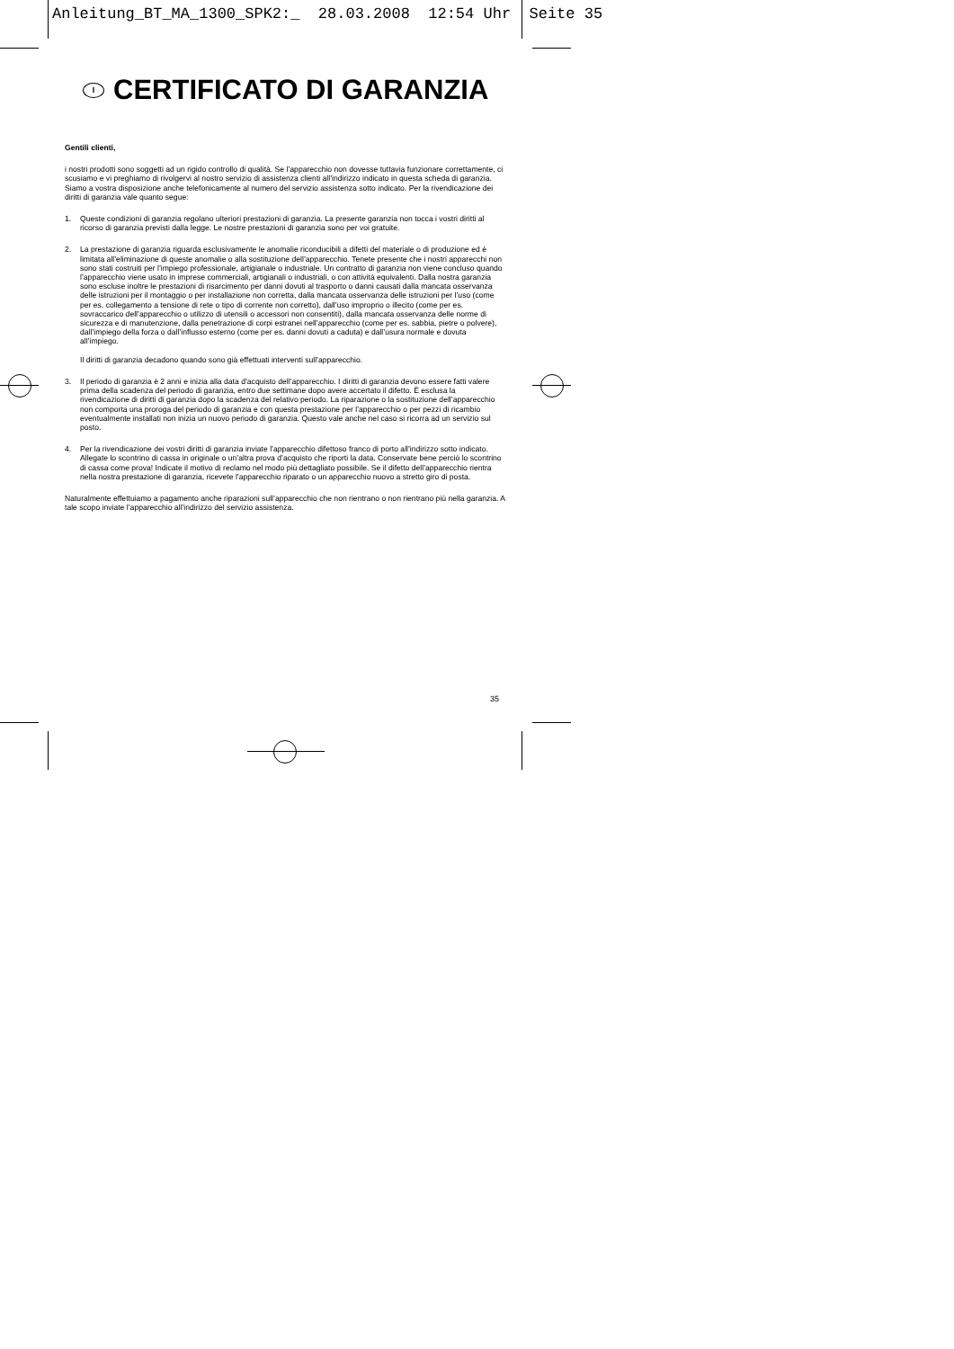Anleitung_BT_MA_1300_SPK2:_ 28.03.2008 12:54 Uhr Seite 35
I CERTIFICATO DI GARANZIA
Gentili clienti,
i nostri prodotti sono soggetti ad un rigido controllo di qualità. Se l’apparecchio non dovesse tuttavia funzionare correttamente, ci scusiamo e vi preghiamo di rivolgervi al nostro servizio di assistenza clienti all’indirizzo indicato in questa scheda di garanzia. Siamo a vostra disposizione anche telefonicamente al numero del servizio assistenza sotto indicato. Per la rivendicazione dei diritti di garanzia vale quanto segue:
1. Queste condizioni di garanzia regolano ulteriori prestazioni di garanzia. La presente garanzia non tocca i vostri diritti al ricorso di garanzia previsti dalla legge. Le nostre prestazioni di garanzia sono per voi gratuite.
2. La prestazione di garanzia riguarda esclusivamente le anomalie riconducibili a difetti del materiale o di produzione ed è limitata all’eliminazione di queste anomalie o alla sostituzione dell’apparecchio. Tenete presente che i nostri apparecchi non sono stati costruiti per l’impiego professionale, artigianale o industriale. Un contratto di garanzia non viene concluso quando l’apparecchio viene usato in imprese commerciali, artigianali o industriali, o con attività equivalenti. Dalla nostra garanzia sono escluse inoltre le prestazioni di risarcimento per danni dovuti al trasporto o danni causati dalla mancata osservanza delle istruzioni per il montaggio o per installazione non corretta, dalla mancata osservanza delle istruzioni per l’uso (come per es. collegamento a tensione di rete o tipo di corrente non corretto), dall’uso improprio o illecito (come per es. sovraccarico dell’apparecchio o utilizzo di utensili o accessori non consentiti), dalla mancata osservanza delle norme di sicurezza e di manutenzione, dalla penetrazione di corpi estranei nell’apparecchio (come per es. sabbia, pietre o polvere), dall’impiego della forza o dall’influsso esterno (come per es. danni dovuti a caduta) e dall’usura normale e dovuta all’impiego.
Il diritti di garanzia decadono quando sono già effettuati interventi sull’apparecchio.
3. Il periodo di garanzia è 2 anni e inizia alla data d’acquisto dell’apparecchio. I diritti di garanzia devono essere fatti valere prima della scadenza del periodo di garanzia, entro due settimane dopo avere accertato il difetto. È esclusa la rivendicazione di diritti di garanzia dopo la scadenza del relativo periodo. La riparazione o la sostituzione dell’apparecchio non comporta una proroga del periodo di garanzia e con questa prestazione per l’apparecchio o per pezzi di ricambio eventualmente installati non inizia un nuovo periodo di garanzia. Questo vale anche nel caso si ricorra ad un servizio sul posto.
4. Per la rivendicazione dei vostri diritti di garanzia inviate l’apparecchio difettoso franco di porto all’indirizzo sotto indicato. Allegate lo scontrino di cassa in originale o un’altra prova d’acquisto che riporti la data. Conservate bene perciò lo scontrino di cassa come prova! Indicate il motivo di reclamo nel modo più dettagliato possibile. Se il difetto dell’apparecchio rientra nella nostra prestazione di garanzia, ricevete l’apparecchio riparato o un apparecchio nuovo a stretto giro di posta.
Naturalmente effettuiamo a pagamento anche riparazioni sull’apparecchio che non rientrano o non rientrano più nella garanzia. A tale scopo inviate l’apparecchio all’indirizzo del servizio assistenza.
35